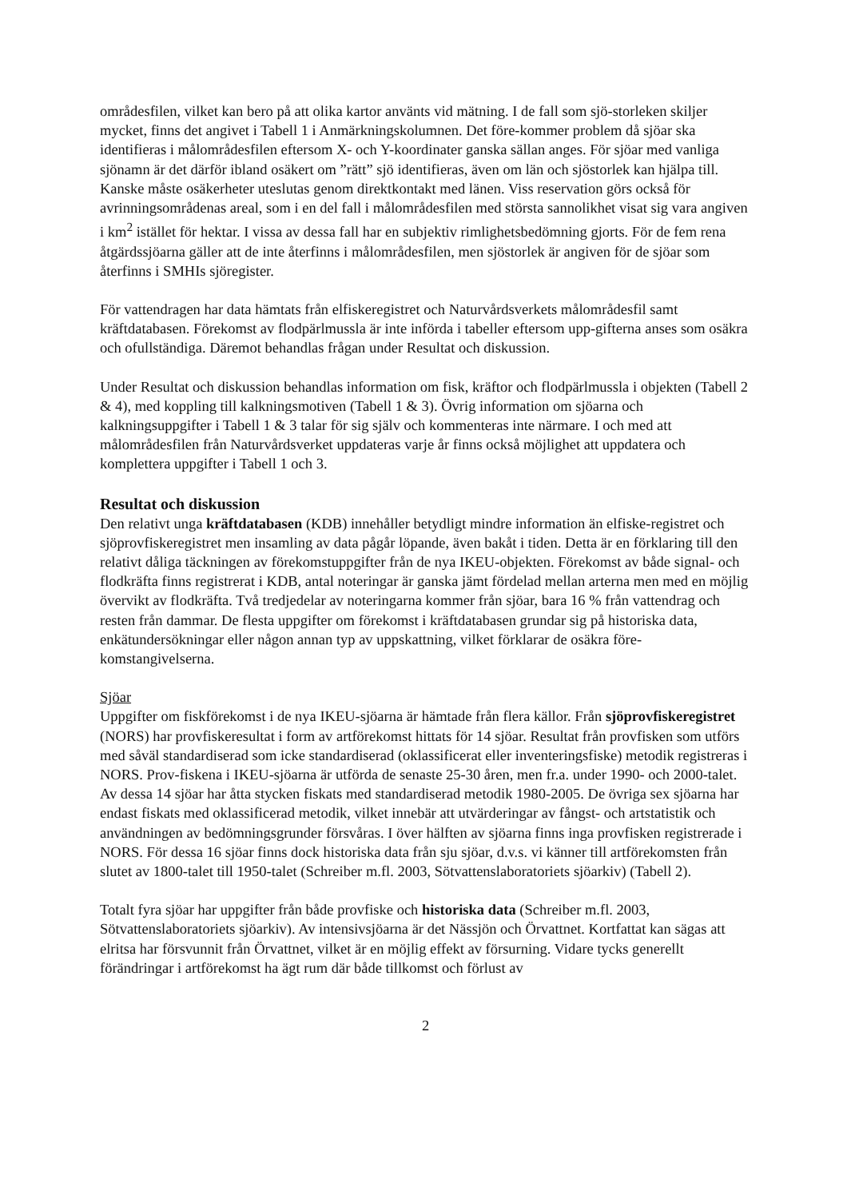områdesfilen, vilket kan bero på att olika kartor använts vid mätning. I de fall som sjö-storleken skiljer mycket, finns det angivet i Tabell 1 i Anmärkningskolumnen. Det före-kommer problem då sjöar ska identifieras i målområdesfilen eftersom X- och Y-koordinater ganska sällan anges. För sjöar med vanliga sjönamn är det därför ibland osäkert om ”rätt” sjö identifieras, även om län och sjöstorlek kan hjälpa till. Kanske måste osäkerheter uteslutas genom direktkontakt med länen. Viss reservation görs också för avrinningsområdenas areal, som i en del fall i målområdesfilen med största sannolikhet visat sig vara angiven i km<sup>2</sup> istället för hektar. I vissa av dessa fall har en subjektiv rimlighetsbedömning gjorts. För de fem rena åtgärdssjöarna gäller att de inte återfinns i målområdesfilen, men sjöstorlek är angiven för de sjöar som återfinns i SMHIs sjöregister.
För vattendragen har data hämtats från elfiskeregistret och Naturvårdsverkets målområdesfil samt kräftdatabasen. Förekomst av flodpärlmussla är inte införda i tabeller eftersom upp-gifterna anses som osäkra och ofullständiga. Däremot behandlas frågan under Resultat och diskussion.
Under Resultat och diskussion behandlas information om fisk, kräftor och flodpärlmussla i objekten (Tabell 2 & 4), med koppling till kalkningsmotiven (Tabell 1 & 3). Övrig information om sjöarna och kalkningsuppgifter i Tabell 1 & 3 talar för sig själv och kommenteras inte närmare. I och med att målområdesfilen från Naturvårdsverket uppdateras varje år finns också möjlighet att uppdatera och komplettera uppgifter i Tabell 1 och 3.
Resultat och diskussion
Den relativt unga kräftdatabasen (KDB) innehåller betydligt mindre information än elfiske-registret och sjöprovfiskeregistret men insamling av data pågår löpande, även bakåt i tiden. Detta är en förklaring till den relativt dåliga täckningen av förekomstuppgifter från de nya IKEU-objekten. Förekomst av både signal- och flodkräfta finns registrerat i KDB, antal noteringar är ganska jämt fördelad mellan arterna men med en möjlig övervikt av flodkräfta. Två tredjedelar av noteringarna kommer från sjöar, bara 16 % från vattendrag och resten från dammar. De flesta uppgifter om förekomst i kräftdatabasen grundar sig på historiska data, enkätundersökningar eller någon annan typ av uppskattning, vilket förklarar de osäkra före-komstangivelserna.
Sjöar
Uppgifter om fiskförekomst i de nya IKEU-sjöarna är hämtade från flera källor. Från sjöprovfiskeregistret (NORS) har provfiskeresultat i form av artförekomst hittats för 14 sjöar. Resultat från provfisken som utförs med såväl standardiserad som icke standardiserad (oklassificerat eller inventeringsfiske) metodik registreras i NORS. Prov-fiskena i IKEU-sjöarna är utförda de senaste 25-30 åren, men fr.a. under 1990- och 2000-talet. Av dessa 14 sjöar har åtta stycken fiskats med standardiserad metodik 1980-2005. De övriga sex sjöarna har endast fiskats med oklassificerad metodik, vilket innebär att utvärderingar av fångst- och artstatistik och användningen av bedömningsgrunder försvåras. I över hälften av sjöarna finns inga provfisken registrerade i NORS. För dessa 16 sjöar finns dock historiska data från sju sjöar, d.v.s. vi känner till artförekomsten från slutet av 1800-talet till 1950-talet (Schreiber m.fl. 2003, Sötvattenslaboratoriets sjöarkiv) (Tabell 2).
Totalt fyra sjöar har uppgifter från både provfiske och historiska data (Schreiber m.fl. 2003, Sötvattenslaboratoriets sjöarkiv). Av intensivsjöarna är det Nässjön och Örvattnet. Kortfattat kan sägas att elritsa har försvunnit från Örvattnet, vilket är en möjlig effekt av försurning. Vidare tycks generellt förändringar i artförekomst ha ägt rum där både tillkomst och förlust av
2